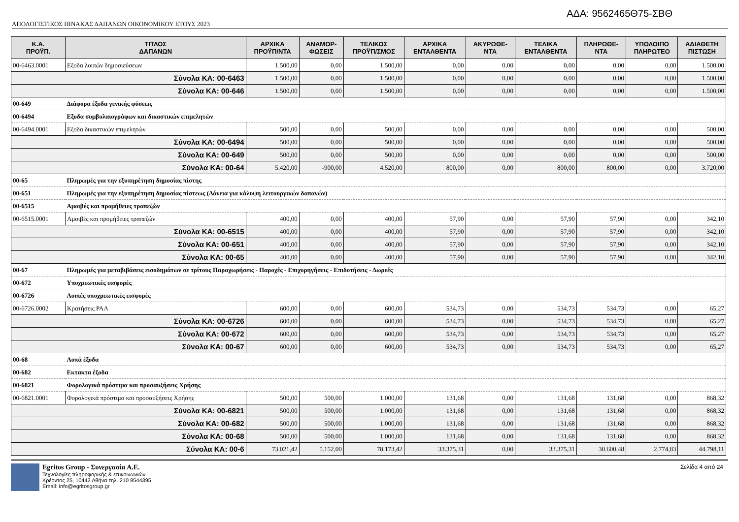ΑΔΑ: 9562465Θ75-ΣΒΘ
ΑΠΟΛΟΓΙΣΤΙΚΟΣ ΠΙΝΑΚΑΣ ΔΑΠΑΝΩΝ ΟΙΚΟΝΟΜΙΚΟΥ ΕΤΟΥΣ 2023
| Κ.Α. ΠΡΟΫΠ. | ΤΙΤΛΟΣ ΔΑΠΑΝΩΝ | ΑΡΧΙΚΑ ΠΡΟΫΠ/ΝΤΑ | ΑΝΑΜΟΡ- ΦΩΣΕΙΣ | ΤΕΛΙΚΟΣ ΠΡΟΫΠ/ΣΜΟΣ | ΑΡΧΙΚΑ ΕΝΤΑΛΘΕΝΤΑ | ΑΚΥΡΩΘΕ- ΝΤΑ | ΤΕΛΙΚΑ ΕΝΤΑΛΘΕΝΤΑ | ΠΛΗΡΩΘΕ- ΝΤΑ | ΥΠΟΛΟΙΠΟ ΠΛΗΡΩΤΕΟ | ΑΔΙΑΘΕΤΗ ΠΙΣΤΩΣΗ |
| --- | --- | --- | --- | --- | --- | --- | --- | --- | --- | --- |
| 00-6463.0001 | Εξοδα λοιπών δημοσιεύσεων | 1.500,00 | 0,00 | 1.500,00 | 0,00 | 0,00 | 0,00 | 0,00 | 0,00 | 1.500,00 |
| Σύνολα ΚΑ: 00-6463 | | 1.500,00 | 0,00 | 1.500,00 | 0,00 | 0,00 | 0,00 | 0,00 | 0,00 | 1.500,00 |
| Σύνολα ΚΑ: 00-646 | | 1.500,00 | 0,00 | 1.500,00 | 0,00 | 0,00 | 0,00 | 0,00 | 0,00 | 1.500,00 |
| 00-649 | Διάφορα έξοδα γενικής φύσεως | | | | | | | | | |
| 00-6494 | Εξοδα συμβολαιογράφων και δικαστικών επιμελητών | | | | | | | | | |
| 00-6494.0001 | Εξοδα δικαστικών επιμελητών | 500,00 | 0,00 | 500,00 | 0,00 | 0,00 | 0,00 | 0,00 | 0,00 | 500,00 |
| Σύνολα ΚΑ: 00-6494 | | 500,00 | 0,00 | 500,00 | 0,00 | 0,00 | 0,00 | 0,00 | 0,00 | 500,00 |
| Σύνολα ΚΑ: 00-649 | | 500,00 | 0,00 | 500,00 | 0,00 | 0,00 | 0,00 | 0,00 | 0,00 | 500,00 |
| Σύνολα ΚΑ: 00-64 | | 5.420,00 | -900,00 | 4.520,00 | 800,00 | 0,00 | 800,00 | 800,00 | 0,00 | 3.720,00 |
| 00-65 | Πληρωμές για την εξυπηρέτηση δημοσίας πίστης | | | | | | | | | |
| 00-651 | Πληρωμές για την εξυπηρέτηση δημοσίας πίστεως (Δάνεια για κάλυψη λειτουργικών δαπανών) | | | | | | | | | |
| 00-6515 | Αμοιβές και προμήθειες τραπεζών | | | | | | | | | |
| 00-6515.0001 | Αμοιβές και προμήθειες τραπεζών | 400,00 | 0,00 | 400,00 | 57,90 | 0,00 | 57,90 | 57,90 | 0,00 | 342,10 |
| Σύνολα ΚΑ: 00-6515 | | 400,00 | 0,00 | 400,00 | 57,90 | 0,00 | 57,90 | 57,90 | 0,00 | 342,10 |
| Σύνολα ΚΑ: 00-651 | | 400,00 | 0,00 | 400,00 | 57,90 | 0,00 | 57,90 | 57,90 | 0,00 | 342,10 |
| Σύνολα ΚΑ: 00-65 | | 400,00 | 0,00 | 400,00 | 57,90 | 0,00 | 57,90 | 57,90 | 0,00 | 342,10 |
| 00-67 | Πληρωμές για μεταβιβάσεις εισοδημάτων σε τρίτους Παραχωρήσεις - Παροχές - Επιχορηγήσεις - Επιδοτήσεις - Δωρεές | | | | | | | | | |
| 00-672 | Υποχρεωτικές εισφορές | | | | | | | | | |
| 00-6726 | Λοιπές υποχρεωτικές εισφορές | | | | | | | | | |
| 00-6726.0002 | Κρατήσεις ΡΑΛ | 600,00 | 0,00 | 600,00 | 534,73 | 0,00 | 534,73 | 534,73 | 0,00 | 65,27 |
| Σύνολα ΚΑ: 00-6726 | | 600,00 | 0,00 | 600,00 | 534,73 | 0,00 | 534,73 | 534,73 | 0,00 | 65,27 |
| Σύνολα ΚΑ: 00-672 | | 600,00 | 0,00 | 600,00 | 534,73 | 0,00 | 534,73 | 534,73 | 0,00 | 65,27 |
| Σύνολα ΚΑ: 00-67 | | 600,00 | 0,00 | 600,00 | 534,73 | 0,00 | 534,73 | 534,73 | 0,00 | 65,27 |
| 00-68 | Λοπά έξοδα | | | | | | | | | |
| 00-682 | Εκτακτα έξοδα | | | | | | | | | |
| 00-6821 | Φορολογικά πρόστιμα και προσαυξήσεις Χρήσης | | | | | | | | | |
| 00-6821.0001 | Φορολογικά πρόστιμα και προσαυξήσεις Χρήσης | 500,00 | 500,00 | 1.000,00 | 131,68 | 0,00 | 131,68 | 131,68 | 0,00 | 868,32 |
| Σύνολα ΚΑ: 00-6821 | | 500,00 | 500,00 | 1.000,00 | 131,68 | 0,00 | 131,68 | 131,68 | 0,00 | 868,32 |
| Σύνολα ΚΑ: 00-682 | | 500,00 | 500,00 | 1.000,00 | 131,68 | 0,00 | 131,68 | 131,68 | 0,00 | 868,32 |
| Σύνολα ΚΑ: 00-68 | | 500,00 | 500,00 | 1.000,00 | 131,68 | 0,00 | 131,68 | 131,68 | 0,00 | 868,32 |
| Σύνολα ΚΑ: 00-6 | | 73.021,42 | 5.152,00 | 78.173,42 | 33.375,31 | 0,00 | 33.375,31 | 30.600,48 | 2.774,83 | 44.798,11 |
Egritos Group - Συνεργασία Α.Ε.
Τεχνολογίες πληροφορικής & επικοινωνιών
Κρέοντος 25, 10442 Αθήνα τηλ. 210 8544395
Email: info@egritosgroup.gr
Σελίδα 4 από 24